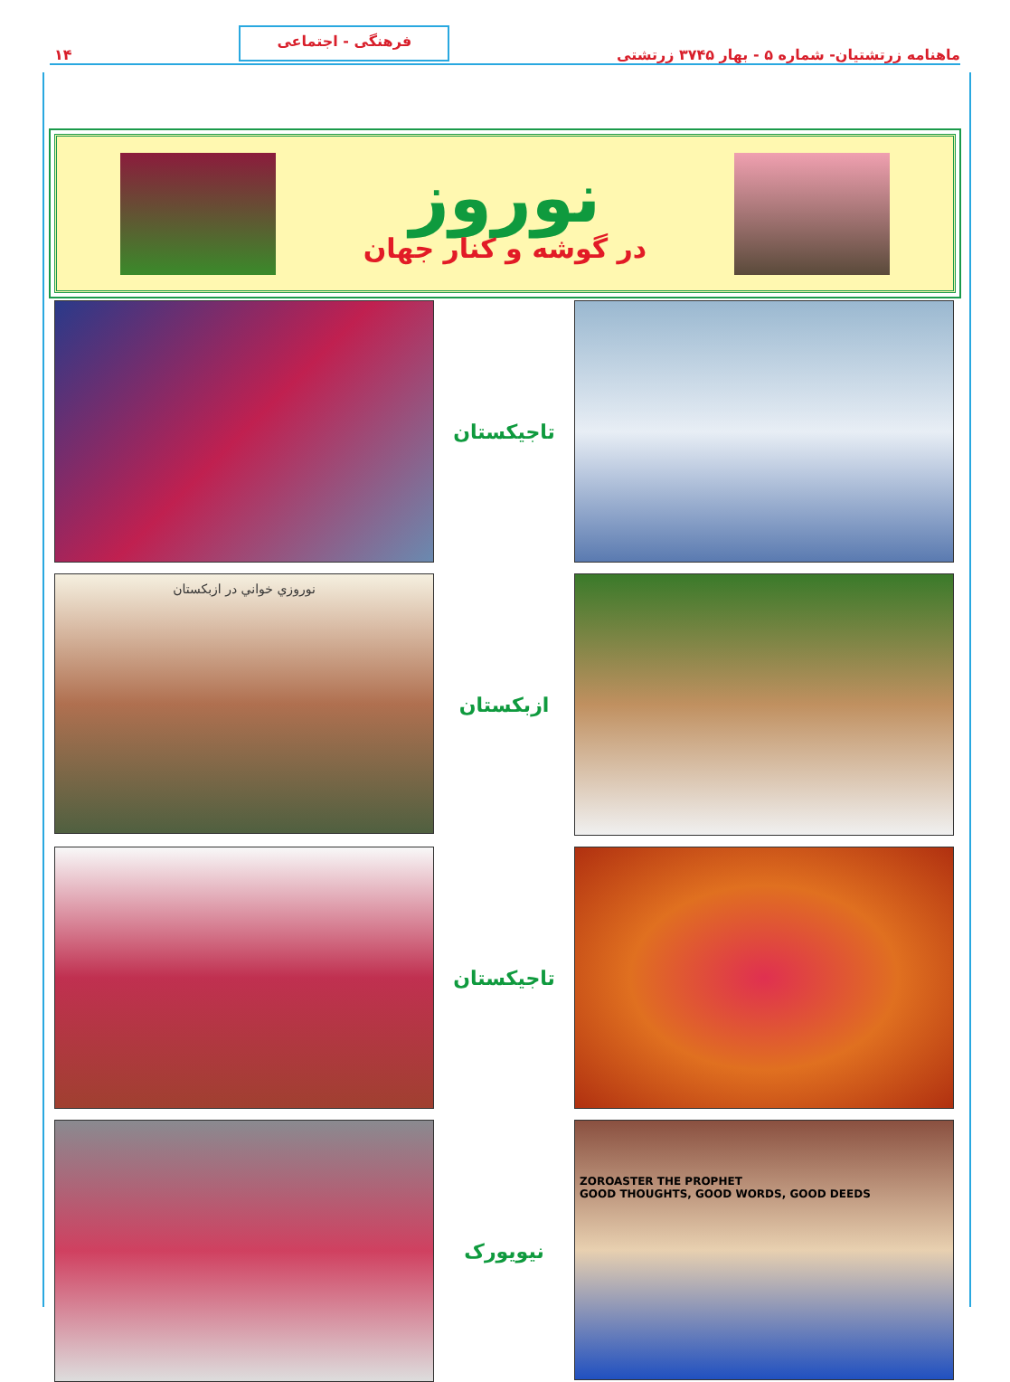۱۴
فرهنگی - اجتماعی
ماهنامه زرتشتیان- شماره ۵ - بهار ۳۷۴۵ زرتشتی
نوروز
در گوشه و کنار جهان
تاجیکستان
نوروزي خواني در ازبكستان
ازبکستان
تاجیکستان
نیویورک
ZOROASTER THE PROPHET
GOOD THOUGHTS, GOOD WORDS, GOOD DEEDS